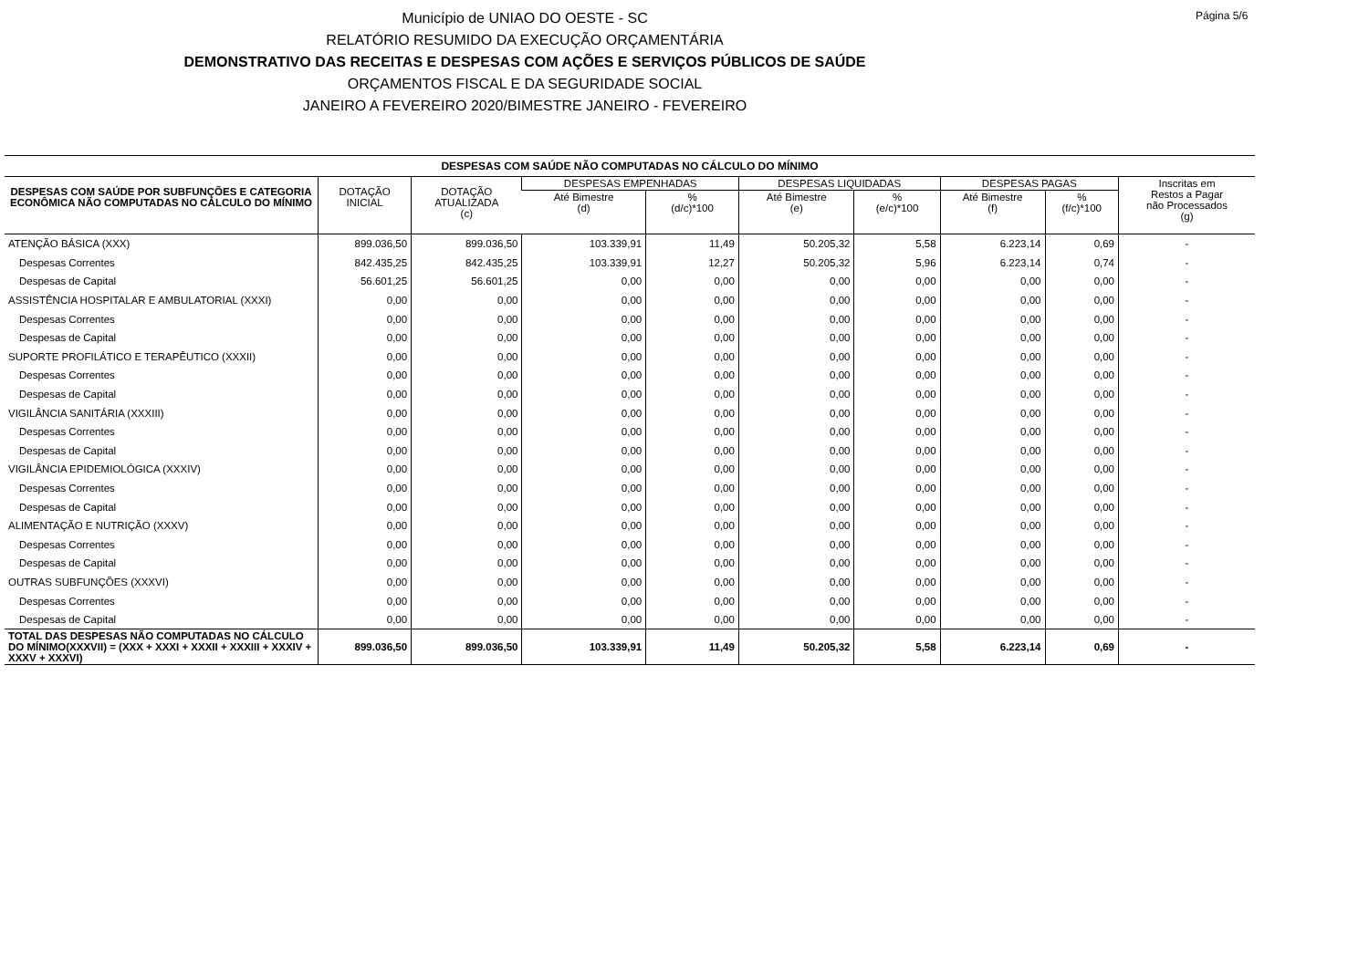Página 5/6
Município de UNIAO DO OESTE - SC
RELATÓRIO RESUMIDO DA EXECUÇÃO ORÇAMENTÁRIA
DEMONSTRATIVO DAS RECEITAS E DESPESAS COM AÇÕES E SERVIÇOS PÚBLICOS DE SAÚDE
ORÇAMENTOS FISCAL E DA SEGURIDADE SOCIAL
JANEIRO A FEVEREIRO 2020/BIMESTRE JANEIRO - FEVEREIRO
| DESPESAS COM SAÚDE NÃO COMPUTADAS NO CÁLCULO DO MÍNIMO | | | | | | | | | |
| --- | --- | --- | --- | --- | --- | --- | --- | --- | --- |
| DESPESAS COM SAÚDE POR SUBFUNÇÕES E CATEGORIA ECONÔMICA NÃO COMPUTADAS NO CÁLCULO DO MÍNIMO | DOTAÇÃO INICIAL | DOTAÇÃO ATUALIZADA (c) | DESPESAS EMPENHADAS | | DESPESAS LIQUIDADAS | | DESPESAS PAGAS | | Inscritas em Restos a Pagar não Processados (g) |
| | | | Até Bimestre (d) | % (d/c)*100 | Até Bimestre (e) | % (e/c)*100 | Até Bimestre (f) | % (f/c)*100 | |
| ATENÇÃO BÁSICA (XXX) | 899.036,50 | 899.036,50 | 103.339,91 | 11,49 | 50.205,32 | 5,58 | 6.223,14 | 0,69 | - |
| Despesas Correntes | 842.435,25 | 842.435,25 | 103.339,91 | 12,27 | 50.205,32 | 5,96 | 6.223,14 | 0,74 | - |
| Despesas de Capital | 56.601,25 | 56.601,25 | 0,00 | 0,00 | 0,00 | 0,00 | 0,00 | 0,00 | - |
| ASSISTÊNCIA HOSPITALAR E AMBULATORIAL (XXXI) | 0,00 | 0,00 | 0,00 | 0,00 | 0,00 | 0,00 | 0,00 | 0,00 | - |
| Despesas Correntes | 0,00 | 0,00 | 0,00 | 0,00 | 0,00 | 0,00 | 0,00 | 0,00 | - |
| Despesas de Capital | 0,00 | 0,00 | 0,00 | 0,00 | 0,00 | 0,00 | 0,00 | 0,00 | - |
| SUPORTE PROFILÁTICO E TERAPÊUTICO (XXXII) | 0,00 | 0,00 | 0,00 | 0,00 | 0,00 | 0,00 | 0,00 | 0,00 | - |
| Despesas Correntes | 0,00 | 0,00 | 0,00 | 0,00 | 0,00 | 0,00 | 0,00 | 0,00 | - |
| Despesas de Capital | 0,00 | 0,00 | 0,00 | 0,00 | 0,00 | 0,00 | 0,00 | 0,00 | - |
| VIGILÂNCIA SANITÁRIA (XXXIII) | 0,00 | 0,00 | 0,00 | 0,00 | 0,00 | 0,00 | 0,00 | 0,00 | - |
| Despesas Correntes | 0,00 | 0,00 | 0,00 | 0,00 | 0,00 | 0,00 | 0,00 | 0,00 | - |
| Despesas de Capital | 0,00 | 0,00 | 0,00 | 0,00 | 0,00 | 0,00 | 0,00 | 0,00 | - |
| VIGILÂNCIA EPIDEMIOLÓGICA (XXXIV) | 0,00 | 0,00 | 0,00 | 0,00 | 0,00 | 0,00 | 0,00 | 0,00 | - |
| Despesas Correntes | 0,00 | 0,00 | 0,00 | 0,00 | 0,00 | 0,00 | 0,00 | 0,00 | - |
| Despesas de Capital | 0,00 | 0,00 | 0,00 | 0,00 | 0,00 | 0,00 | 0,00 | 0,00 | - |
| ALIMENTAÇÃO E NUTRIÇÃO (XXXV) | 0,00 | 0,00 | 0,00 | 0,00 | 0,00 | 0,00 | 0,00 | 0,00 | - |
| Despesas Correntes | 0,00 | 0,00 | 0,00 | 0,00 | 0,00 | 0,00 | 0,00 | 0,00 | - |
| Despesas de Capital | 0,00 | 0,00 | 0,00 | 0,00 | 0,00 | 0,00 | 0,00 | 0,00 | - |
| OUTRAS SUBFUNÇÕES (XXXVI) | 0,00 | 0,00 | 0,00 | 0,00 | 0,00 | 0,00 | 0,00 | 0,00 | - |
| Despesas Correntes | 0,00 | 0,00 | 0,00 | 0,00 | 0,00 | 0,00 | 0,00 | 0,00 | - |
| Despesas de Capital | 0,00 | 0,00 | 0,00 | 0,00 | 0,00 | 0,00 | 0,00 | 0,00 | - |
| TOTAL DAS DESPESAS NÃO COMPUTADAS NO CÁLCULO DO MÍNIMO(XXXVII) = (XXX + XXXI + XXXII + XXXIII + XXXIV + XXXV + XXXVI) | 899.036,50 | 899.036,50 | 103.339,91 | 11,49 | 50.205,32 | 5,58 | 6.223,14 | 0,69 | - |